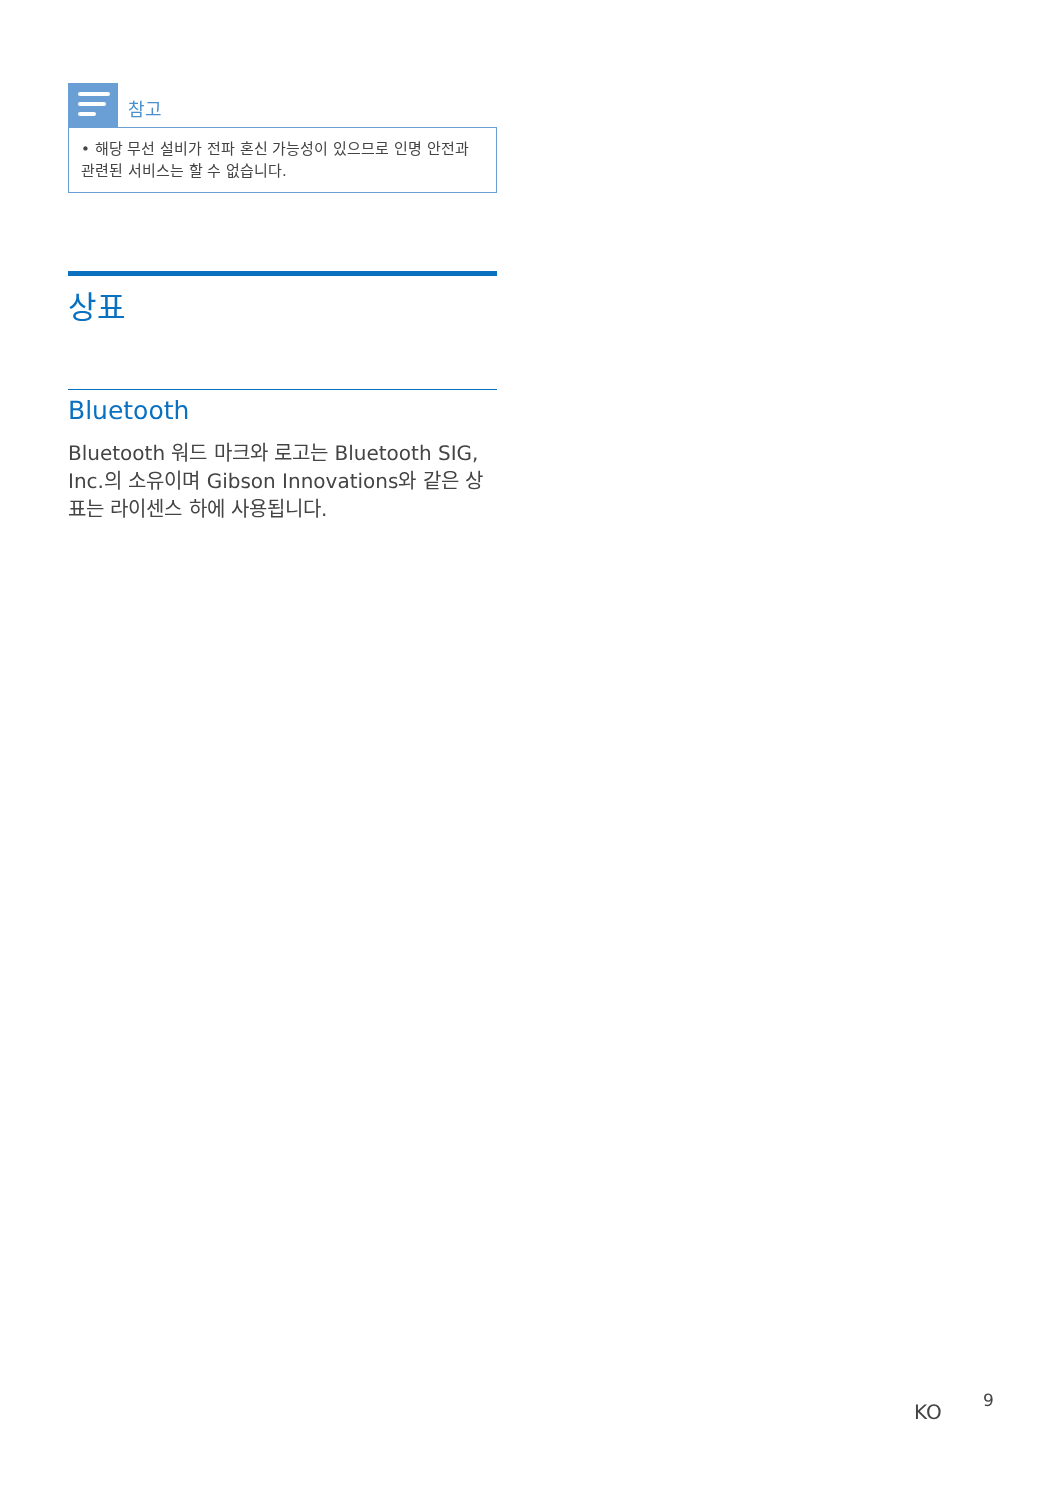참고
• 해당 무선 설비가 전파 혼신 가능성이 있으므로 인명 안전과 관련된 서비스는 할 수 없습니다.
상표
Bluetooth
Bluetooth 워드 마크와 로고는 Bluetooth SIG, Inc.의 소유이며 Gibson Innovations와 같은 상표는 라이센스 하에 사용됩니다.
KO 9